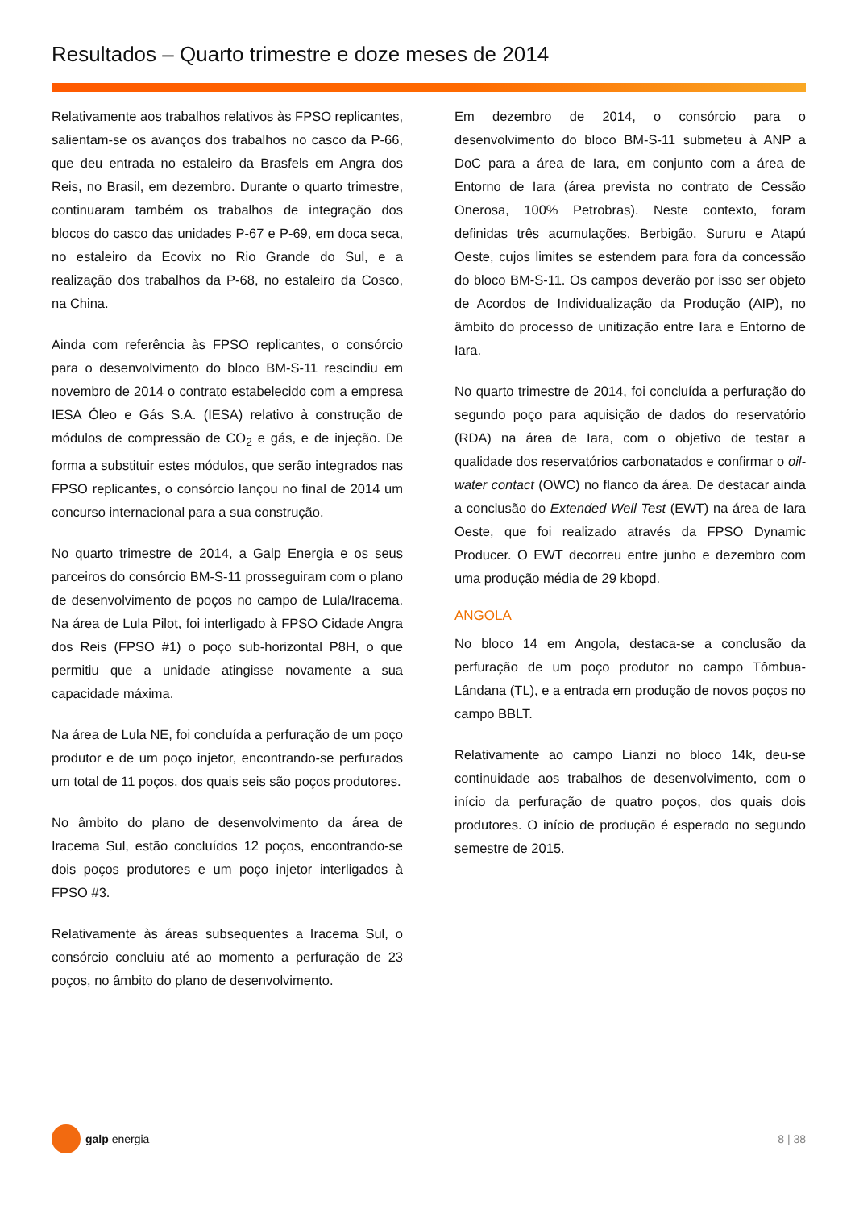Resultados – Quarto trimestre e doze meses de 2014
Relativamente aos trabalhos relativos às FPSO replicantes, salientam-se os avanços dos trabalhos no casco da P-66, que deu entrada no estaleiro da Brasfels em Angra dos Reis, no Brasil, em dezembro. Durante o quarto trimestre, continuaram também os trabalhos de integração dos blocos do casco das unidades P-67 e P-69, em doca seca, no estaleiro da Ecovix no Rio Grande do Sul, e a realização dos trabalhos da P-68, no estaleiro da Cosco, na China.
Ainda com referência às FPSO replicantes, o consórcio para o desenvolvimento do bloco BM-S-11 rescindiu em novembro de 2014 o contrato estabelecido com a empresa IESA Óleo e Gás S.A. (IESA) relativo à construção de módulos de compressão de CO<sub>2</sub> e gás, e de injeção. De forma a substituir estes módulos, que serão integrados nas FPSO replicantes, o consórcio lançou no final de 2014 um concurso internacional para a sua construção.
No quarto trimestre de 2014, a Galp Energia e os seus parceiros do consórcio BM-S-11 prosseguiram com o plano de desenvolvimento de poços no campo de Lula/Iracema. Na área de Lula Pilot, foi interligado à FPSO Cidade Angra dos Reis (FPSO #1) o poço sub-horizontal P8H, o que permitiu que a unidade atingisse novamente a sua capacidade máxima.
Na área de Lula NE, foi concluída a perfuração de um poço produtor e de um poço injetor, encontrando-se perfurados um total de 11 poços, dos quais seis são poços produtores.
No âmbito do plano de desenvolvimento da área de Iracema Sul, estão concluídos 12 poços, encontrando-se dois poços produtores e um poço injetor interligados à FPSO #3.
Relativamente às áreas subsequentes a Iracema Sul, o consórcio concluiu até ao momento a perfuração de 23 poços, no âmbito do plano de desenvolvimento.
Em dezembro de 2014, o consórcio para o desenvolvimento do bloco BM-S-11 submeteu à ANP a DoC para a área de Iara, em conjunto com a área de Entorno de Iara (área prevista no contrato de Cessão Onerosa, 100% Petrobras). Neste contexto, foram definidas três acumulações, Berbigão, Sururu e Atapú Oeste, cujos limites se estendem para fora da concessão do bloco BM-S-11. Os campos deverão por isso ser objeto de Acordos de Individualização da Produção (AIP), no âmbito do processo de unitização entre Iara e Entorno de Iara.
No quarto trimestre de 2014, foi concluída a perfuração do segundo poço para aquisição de dados do reservatório (RDA) na área de Iara, com o objetivo de testar a qualidade dos reservatórios carbonatados e confirmar o oil-water contact (OWC) no flanco da área. De destacar ainda a conclusão do Extended Well Test (EWT) na área de Iara Oeste, que foi realizado através da FPSO Dynamic Producer. O EWT decorreu entre junho e dezembro com uma produção média de 29 kbopd.
ANGOLA
No bloco 14 em Angola, destaca-se a conclusão da perfuração de um poço produtor no campo Tômbua-Lândana (TL), e a entrada em produção de novos poços no campo BBLT.
Relativamente ao campo Lianzi no bloco 14k, deu-se continuidade aos trabalhos de desenvolvimento, com o início da perfuração de quatro poços, dos quais dois produtores. O início de produção é esperado no segundo semestre de 2015.
galp energia 8 | 38